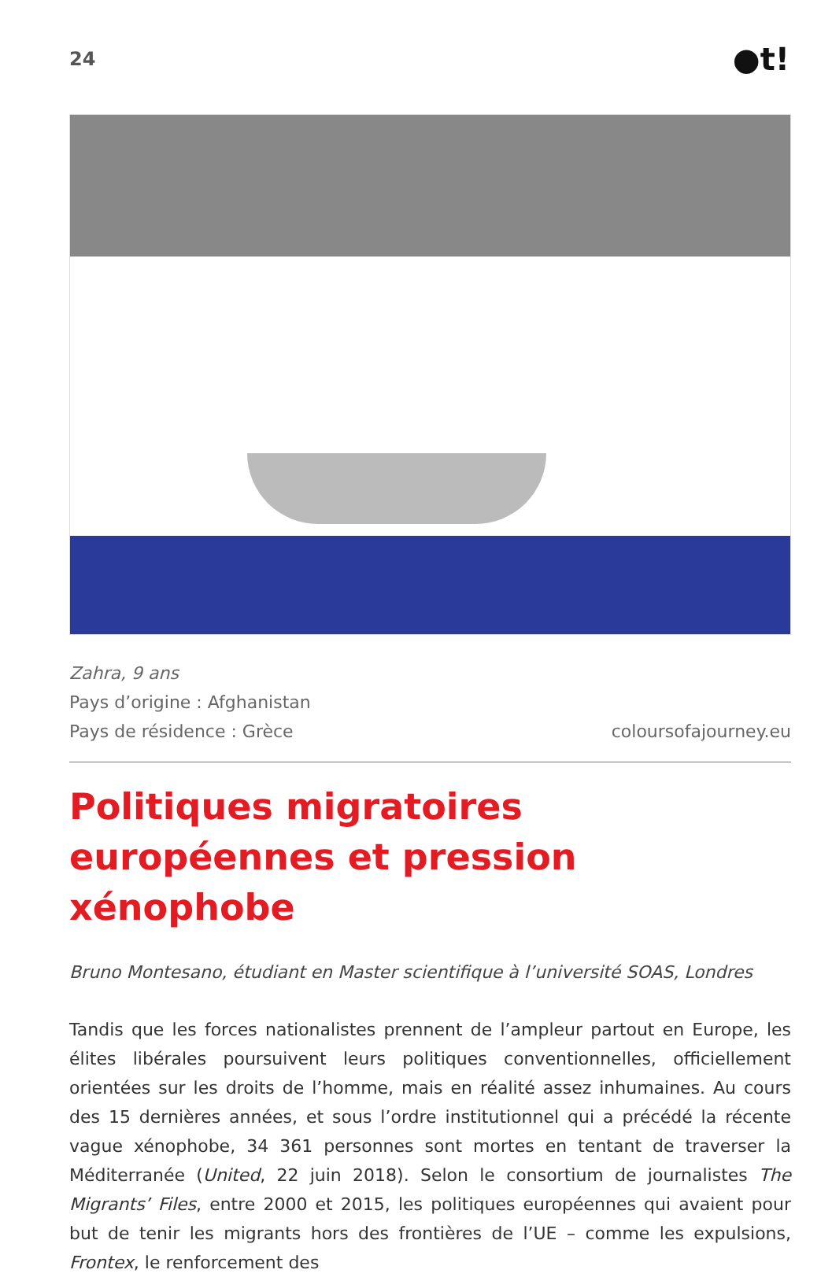24 ●t!
Zahra, 9 ans
Pays d’origine : Afghanistan
Pays de résidence : Grèce coloursofajourney.eu
Politiques migratoires européennes et pression xénophobe
Bruno Montesano, étudiant en Master scientifique à l’université SOAS, Londres
Tandis que les forces nationalistes prennent de l’ampleur partout en Europe, les élites libérales poursuivent leurs politiques conventionnelles, officiellement orientées sur les droits de l’homme, mais en réalité assez inhumaines. Au cours des 15 dernières années, et sous l’ordre institutionnel qui a précédé la récente vague xénophobe, 34 361 personnes sont mortes en tentant de traverser la Méditerranée (United, 22 juin 2018). Selon le consortium de journalistes The Migrants’ Files, entre 2000 et 2015, les politiques européennes qui avaient pour but de tenir les migrants hors des frontières de l’UE – comme les expulsions, Frontex, le renforcement des